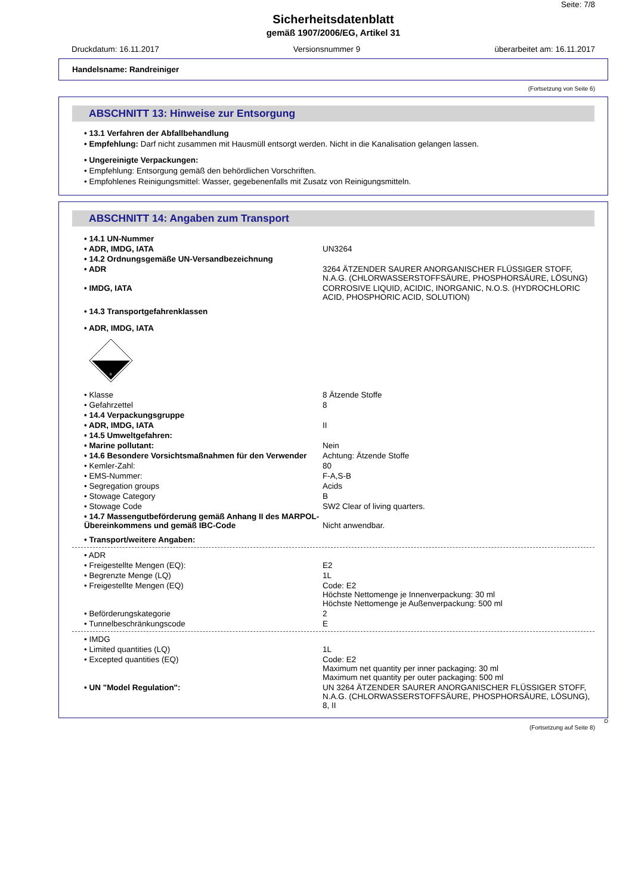Seite: 7/8
Sicherheitsdatenblatt
gemäß 1907/2006/EG, Artikel 31
Druckdatum: 16.11.2017 Versionsnummer 9 überarbeitet am: 16.11.2017
Handelsname: Randreiniger
(Fortsetzung von Seite 6)
ABSCHNITT 13: Hinweise zur Entsorgung
• 13.1 Verfahren der Abfallbehandlung
• Empfehlung: Darf nicht zusammen mit Hausmüll entsorgt werden. Nicht in die Kanalisation gelangen lassen.
• Ungereinigte Verpackungen:
• Empfehlung: Entsorgung gemäß den behördlichen Vorschriften.
• Empfohlenes Reinigungsmittel: Wasser, gegebenenfalls mit Zusatz von Reinigungsmitteln.
ABSCHNITT 14: Angaben zum Transport
| • 14.1 UN-Nummer | |
| • ADR, IMDG, IATA | UN3264 |
| • 14.2 Ordnungsgemäße UN-Versandbezeichnung | |
| • ADR | 3264 ÄTZENDER SAURER ANORGANISCHER FLÜSSIGER STOFF, N.A.G. (CHLORWASSERSTOFFSÄURE, PHOSPHORSÄURE, LÖSUNG) |
| • IMDG, IATA | CORROSIVE LIQUID, ACIDIC, INORGANIC, N.O.S. (HYDROCHLORIC ACID, PHOSPHORIC ACID, SOLUTION) |
| • 14.3 Transportgefahrenklassen | |
| • ADR, IMDG, IATA | |
| 8 | |
| • Klasse | 8 Ätzende Stoffe |
| • Gefahrzettel | 8 |
| • 14.4 Verpackungsgruppe | |
| • ADR, IMDG, IATA | II |
| • 14.5 Umweltgefahren: | |
| • Marine pollutant: | Nein |
| • 14.6 Besondere Vorsichtsmaßnahmen für den Verwender | Achtung: Ätzende Stoffe |
| • Kemler-Zahl: | 80 |
| • EMS-Nummer: | F-A,S-B |
| • Segregation groups | Acids |
| • Stowage Category | B |
| • Stowage Code | SW2 Clear of living quarters. |
| • 14.7 Massengutbeförderung gemäß Anhang II des MARPOL-Übereinkommens und gemäß IBC-Code | Nicht anwendbar. |
| • Transport/weitere Angaben: | |
| • ADR | |
| • Freigestellte Mengen (EQ): | E2 |
| • Begrenzte Menge (LQ) | 1L |
| • Freigestellte Mengen (EQ) | Code: E2 Höchste Nettomenge je Innenverpackung: 30 ml Höchste Nettomenge je Außenverpackung: 500 ml |
| • Beförderungskategorie | 2 |
| • Tunnelbeschränkungscode | E |
| • IMDG | |
| • Limited quantities (LQ) | 1L |
| • Excepted quantities (EQ) | Code: E2 Maximum net quantity per inner packaging: 30 ml Maximum net quantity per outer packaging: 500 ml |
| • UN "Model Regulation": | UN 3264 ÄTZENDER SAURER ANORGANISCHER FLÜSSIGER STOFF, N.A.G. (CHLORWASSERSTOFFSÄURE, PHOSPHORSÄURE, LÖSUNG), 8, II |
D
(Fortsetzung auf Seite 8)